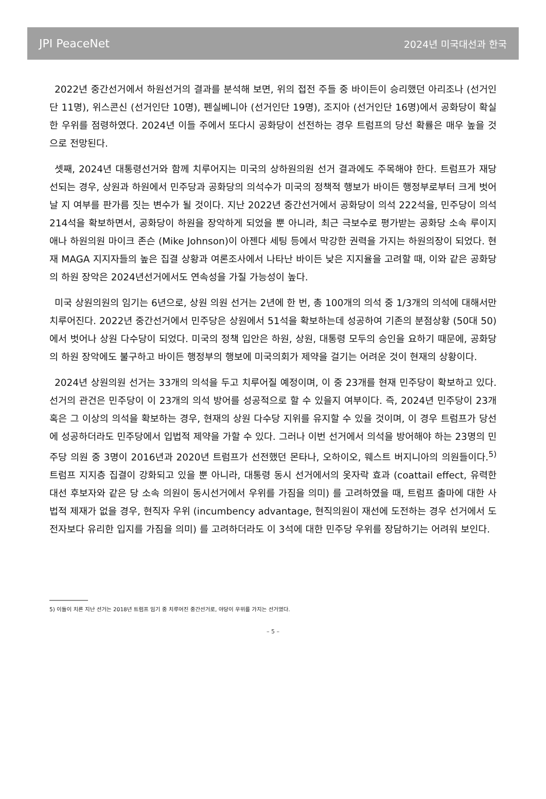JPI PeaceNet 2024년 미국대선과 한국
2022년 중간선거에서 하원선거의 결과를 분석해 보면, 위의 접전 주들 중 바이든이 승리했던 아리조나 (선거인단 11명), 위스콘신 (선거인단 10명), 펜실베니아 (선거인단 19명), 조지아 (선거인단 16명)에서 공화당이 확실한 우위를 점령하였다. 2024년 이들 주에서 또다시 공화당이 선전하는 경우 트럼프의 당선 확률은 매우 높을 것으로 전망된다.
셋째, 2024년 대통령선거와 함께 치루어지는 미국의 상하원의원 선거 결과에도 주목해야 한다. 트럼프가 재당선되는 경우, 상원과 하원에서 민주당과 공화당의 의석수가 미국의 정책적 행보가 바이든 행정부로부터 크게 벗어날 지 여부를 판가름 짓는 변수가 될 것이다. 지난 2022년 중간선거에서 공화당이 의석 222석을, 민주당이 의석 214석을 확보하면서, 공화당이 하원을 장악하게 되었을 뿐 아니라, 최근 극보수로 평가받는 공화당 소속 루이지애나 하원의원 마이크 존슨 (Mike Johnson)이 아젠다 세팅 등에서 막강한 권력을 가지는 하원의장이 되었다. 현재 MAGA 지지자들의 높은 집결 상황과 여론조사에서 나타난 바이든 낮은 지지율을 고려할 때, 이와 같은 공화당의 하원 장악은 2024년선거에서도 연속성을 가질 가능성이 높다.
미국 상원의원의 임기는 6년으로, 상원 의원 선거는 2년에 한 번, 총 100개의 의석 중 1/3개의 의석에 대해서만 치루어진다. 2022년 중간선거에서 민주당은 상원에서 51석을 확보하는데 성공하여 기존의 분점상황 (50대 50) 에서 벗어나 상원 다수당이 되었다. 미국의 정책 입안은 하원, 상원, 대통령 모두의 승인을 요하기 때문에, 공화당의 하원 장악에도 불구하고 바이든 행정부의 행보에 미국의회가 제약을 걸기는 어려운 것이 현재의 상황이다.
2024년 상원의원 선거는 33개의 의석을 두고 치루어질 예정이며, 이 중 23개를 현재 민주당이 확보하고 있다. 선거의 관건은 민주당이 이 23개의 의석 방어를 성공적으로 할 수 있을지 여부이다. 즉, 2024년 민주당이 23개 혹은 그 이상의 의석을 확보하는 경우, 현재의 상원 다수당 지위를 유지할 수 있을 것이며, 이 경우 트럼프가 당선에 성공하더라도 민주당에서 입법적 제약을 가할 수 있다. 그러나 이번 선거에서 의석을 방어해야 하는 23명의 민주당 의원 중 3명이 2016년과 2020년 트럼프가 선전했던 몬타나, 오하이오, 웨스트 버지니아의 의원들이다.<sup>5)</sup> 트럼프 지지층 집결이 강화되고 있을 뿐 아니라, 대통령 동시 선거에서의 옷자락 효과 (coattail effect, 유력한 대선 후보자와 같은 당 소속 의원이 동시선거에서 우위를 가짐을 의미) 를 고려하였을 때, 트럼프 출마에 대한 사법적 제재가 없을 경우, 현직자 우위 (incumbency advantage, 현직의원이 재선에 도전하는 경우 선거에서 도전자보다 유리한 입지를 가짐을 의미) 를 고려하더라도 이 3석에 대한 민주당 우위를 장담하기는 어려워 보인다.
5) 이들이 치른 지난 선거는 2018년 트럼프 임기 중 치루어진 중간선거로, 야당이 우위를 가지는 선거였다.
– 5 –